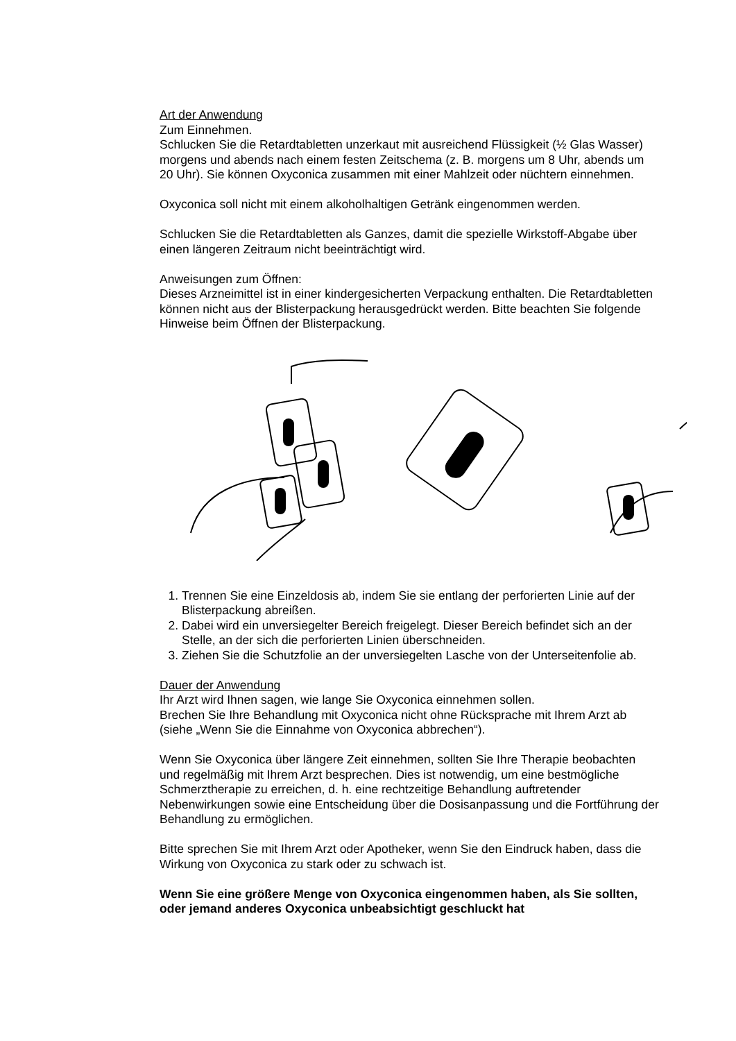Art der Anwendung
Zum Einnehmen.
Schlucken Sie die Retardtabletten unzerkaut mit ausreichend Flüssigkeit (½ Glas Wasser) morgens und abends nach einem festen Zeitschema (z. B. morgens um 8 Uhr, abends um 20 Uhr). Sie können Oxyconica zusammen mit einer Mahlzeit oder nüchtern einnehmen.
Oxyconica soll nicht mit einem alkoholhaltigen Getränk eingenommen werden.
Schlucken Sie die Retardtabletten als Ganzes, damit die spezielle Wirkstoff-Abgabe über einen längeren Zeitraum nicht beeinträchtigt wird.
Anweisungen zum Öffnen:
Dieses Arzneimittel ist in einer kindergesicherten Verpackung enthalten. Die Retardtabletten können nicht aus der Blisterpackung herausgedrückt werden. Bitte beachten Sie folgende Hinweise beim Öffnen der Blisterpackung.
1. Trennen Sie eine Einzeldosis ab, indem Sie sie entlang der perforierten Linie auf der Blisterpackung abreißen.
2. Dabei wird ein unversiegelter Bereich freigelegt. Dieser Bereich befindet sich an der Stelle, an der sich die perforierten Linien überschneiden.
3. Ziehen Sie die Schutzfolie an der unversiegelten Lasche von der Unterseitenfolie ab.
Dauer der Anwendung
Ihr Arzt wird Ihnen sagen, wie lange Sie Oxyconica einnehmen sollen.
Brechen Sie Ihre Behandlung mit Oxyconica nicht ohne Rücksprache mit Ihrem Arzt ab (siehe „Wenn Sie die Einnahme von Oxyconica abbrechen“).
Wenn Sie Oxyconica über längere Zeit einnehmen, sollten Sie Ihre Therapie beobachten und regelmäßig mit Ihrem Arzt besprechen. Dies ist notwendig, um eine bestmögliche Schmerztherapie zu erreichen, d. h. eine rechtzeitige Behandlung auftretender Nebenwirkungen sowie eine Entscheidung über die Dosisanpassung und die Fortführung der Behandlung zu ermöglichen.
Bitte sprechen Sie mit Ihrem Arzt oder Apotheker, wenn Sie den Eindruck haben, dass die Wirkung von Oxyconica zu stark oder zu schwach ist.
Wenn Sie eine größere Menge von Oxyconica eingenommen haben, als Sie sollten, oder jemand anderes Oxyconica unbeabsichtigt geschluckt hat